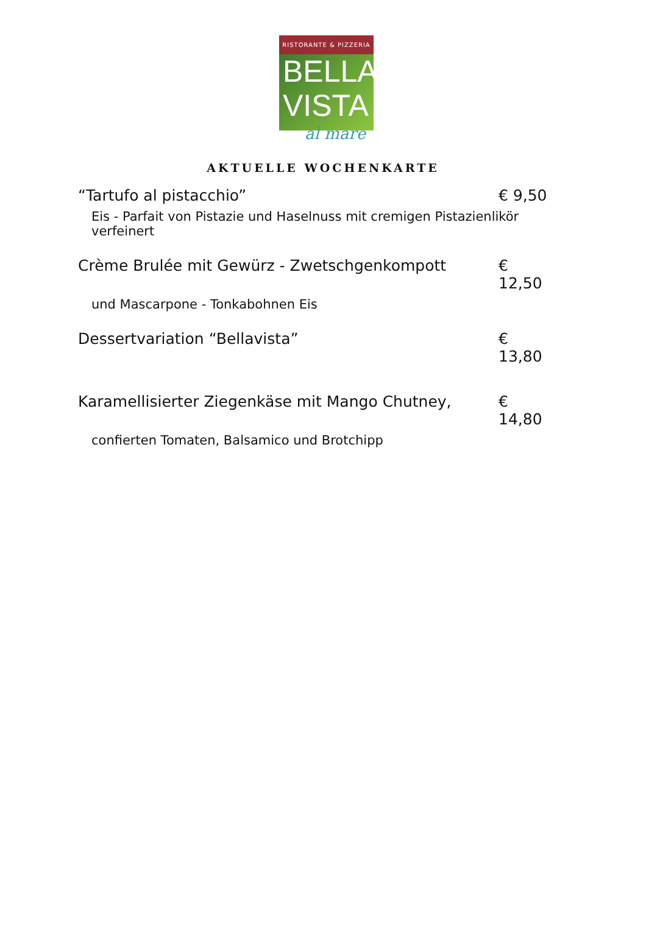RISTORANTE & PIZZERIA
BELLA
VISTA
al mare
AKTUELLE WOCHENKARTE
“Tartufo al pistacchio” € 9,50
Eis - Parfait von Pistazie und Haselnuss mit cremigen Pistazienlikör verfeinert
Crème Brulée mit Gewürz - Zwetschgenkompott € 12,50
und Mascarpone - Tonkabohnen Eis
Dessertvariation “Bellavista” € 13,80
Karamellisierter Ziegenkäse mit Mango Chutney, € 14,80
confierten Tomaten, Balsamico und Brotchipp